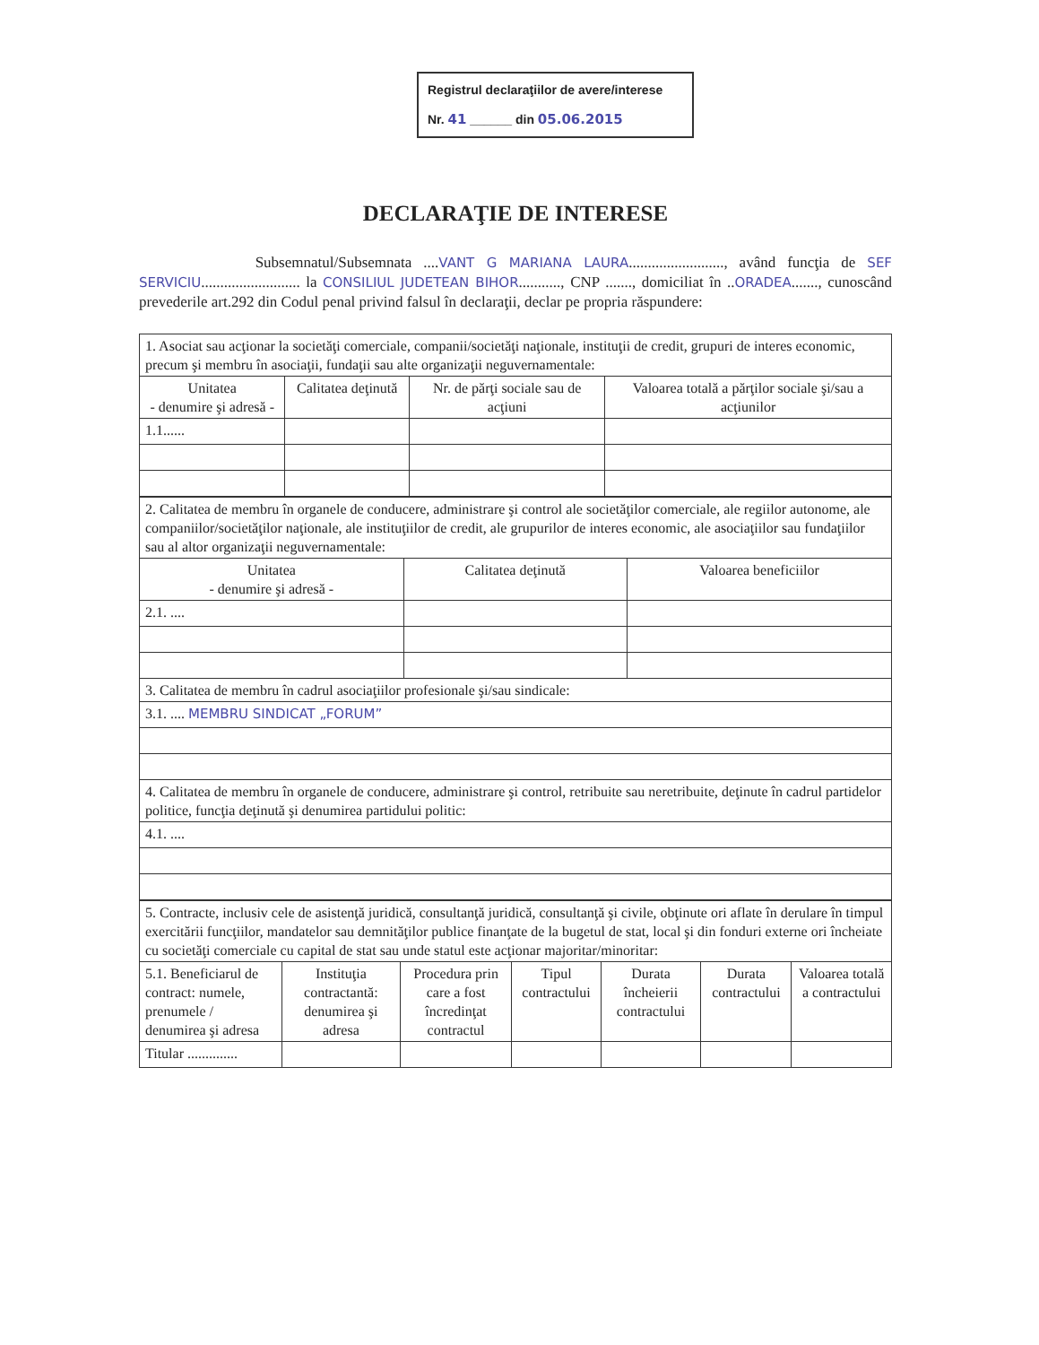Registrul declaraţiilor de avere/interese
Nr. 41 ______ din 05.06.2015
DECLARAŢIE DE INTERESE
Subsemnatul/Subsemnata ....VANT G MARIANA LAURA........................., având funcţia de SEF SERVICIU.......................... la CONSILIUL JUDETEAN BIHOR..........., CNP ......., domiciliat în ..ORADEA......., cunoscând prevederile art.292 din Codul penal privind falsul în declaraţii, declar pe propria răspundere:
| 1. Asociat sau acţionar la societăţi comerciale, companii/societăţi naţionale, instituţii de credit, grupuri de interes economic, precum şi membru în asociaţii, fundaţii sau alte organizaţii neguvernamentale: | | | |
| Unitatea - denumire şi adresă - | Calitatea deţinută | Nr. de părţi sociale sau de acţiuni | Valoarea totală a părţilor sociale şi/sau a acţiunilor |
| 1.1...... | | | |
| 2. Calitatea de membru în organele de conducere, administrare şi control ale societăţilor comerciale, ale regiilor autonome, ale companiilor/societăţilor naţionale, ale instituţiilor de credit, ale grupurilor de interes economic, ale asociaţiilor sau fundaţiilor sau al altor organizaţii neguvernamentale: | | |
| Unitatea - denumire şi adresă - | Calitatea deţinută | Valoarea beneficiilor |
| 2.1. .... | | |
| 3. Calitatea de membru în cadrul asociaţiilor profesionale şi/sau sindicale: | | |
| 3.1. .... MEMBRU SINDICAT „FORUM” | | |
| 4. Calitatea de membru în organele de conducere, administrare şi control, retribuite sau neretribuite, deţinute în cadrul partidelor politice, funcţia deţinută şi denumirea partidului politic: | | |
| 4.1. .... | | |
| 5. Contracte, inclusiv cele de asistenţă juridică, consultanţă juridică, consultanţă şi civile, obţinute ori aflate în derulare în timpul exercitării funcţiilor, mandatelor sau demnităţilor publice finanţate de la bugetul de stat, local şi din fonduri externe ori încheiate cu societăţi comerciale cu capital de stat sau unde statul este acţionar majoritar/minoritar: | | | | | | |
| 5.1. Beneficiarul de contract: numele, prenumele / denumirea şi adresa | Instituţia contractantă: denumirea şi adresa | Procedura prin care a fost încredinţat contractul | Tipul contractului | Durata încheierii contractului | Durata contractului | Valoarea totală a contractului |
| Titular .............. | | | | | | |